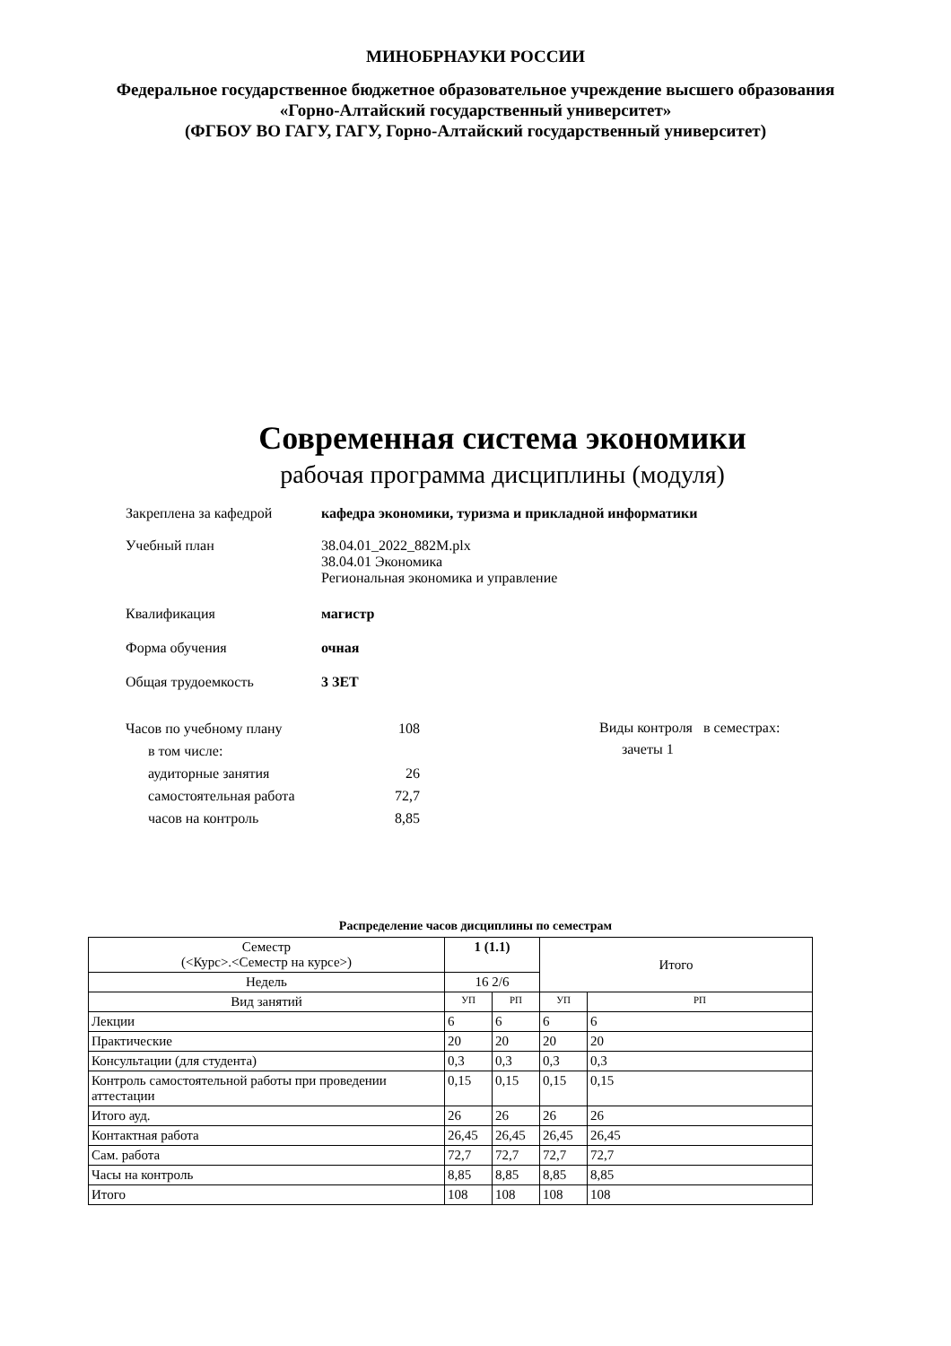МИНОБРНАУКИ РОССИИ
Федеральное государственное бюджетное образовательное учреждение высшего образования
«Горно-Алтайский государственный университет»
(ФГБОУ ВО ГАГУ, ГАГУ, Горно-Алтайский государственный университет)
Современная система экономики
рабочая программа дисциплины (модуля)
Закреплена за кафедрой кафедра экономики, туризма и прикладной информатики
Учебный план 38.04.01_2022_882М.plx
38.04.01 Экономика
Региональная экономика и управление
Квалификация магистр
Форма обучения очная
Общая трудоемкость 3 ЗЕТ
| Часов по учебному плану | 108 |
| в том числе: | |
| аудиторные занятия | 26 |
| самостоятельная работа | 72,7 |
| часов на контроль | 8,85 |
Виды контроля в семестрах:
зачеты 1
Распределение часов дисциплины по семестрам
| Семестр (<Курс>.<Семестр на курсе>) | 1 (1.1) | | Итого | |
| Недель | 16 2/6 | | | |
| Вид занятий | УП | РП | УП | РП |
| Лекции | 6 | 6 | 6 | 6 |
| Практические | 20 | 20 | 20 | 20 |
| Консультации (для студента) | 0,3 | 0,3 | 0,3 | 0,3 |
| Контроль самостоятельной работы при проведении аттестации | 0,15 | 0,15 | 0,15 | 0,15 |
| Итого ауд. | 26 | 26 | 26 | 26 |
| Контактная работа | 26,45 | 26,45 | 26,45 | 26,45 |
| Сам. работа | 72,7 | 72,7 | 72,7 | 72,7 |
| Часы на контроль | 8,85 | 8,85 | 8,85 | 8,85 |
| Итого | 108 | 108 | 108 | 108 |